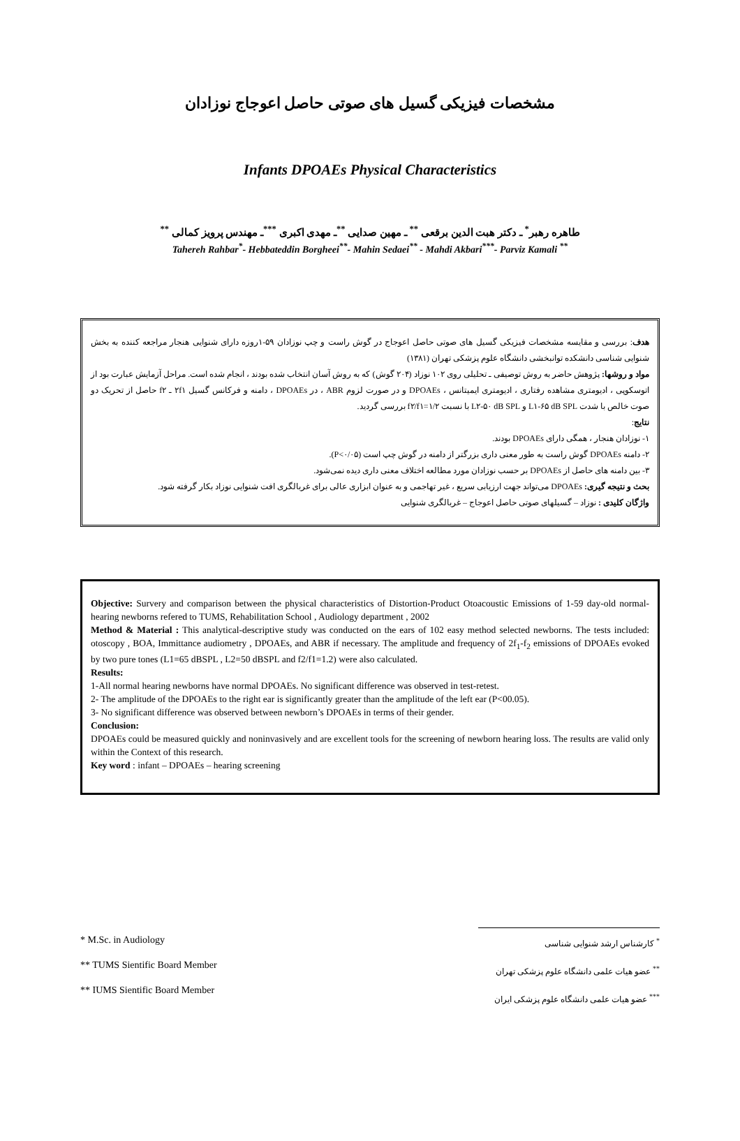مشخصات فیزیکی گسیل های صوتی حاصل اعوجاج نوزادان
Infants DPOAEs Physical Characteristics
طاهره رهبر<sup>*</sup> ـ دکتر هبت الدین برقعی <sup>**</sup> ـ مهین صدایی <sup>**</sup>ـ مهدی اکبری <sup>***</sup>ـ مهندس پرویز کمالی <sup>**</sup>
Tahereh Rahbar<sup>*</sup>- Hebbateddin Borgheei<sup>**</sup>- Mahin Sedaei<sup>**</sup> - Mahdi Akbari<sup>***</sup>- Parviz Kamali <sup>**</sup>
هدف: بررسی و مقایسه مشخصات فیزیکی گسیل های صوتی حاصل اعوجاج در گوش راست و چپ نوزادان ۵۹-۱روزه دارای شنوایی هنجار مراجعه کننده به بخش شنوایی شناسی دانشکده توانبخشی دانشگاه علوم پزشکی تهران (۱۳۸۱)
مواد و روشها: پژوهش حاضر به روش توصیفی ـ تحلیلی روی ۱۰۲ نوزاد (۲۰۴ گوش) که به روش آسان انتخاب شده بودند ، انجام شده است. مراحل آزمایش عبارت بود از اتوسکوپی ، ادیومتری مشاهده رفتاری ، ادیومتری ایمیتانس ، DPOAEs و در صورت لزوم ABR ، در DPOAEs ، دامنه و فرکانس گسیل ۲f۱ ـ f۲ حاصل از تحریک دو صوت خالص با شدت L۱-۶۵ dB SPL و L۲-۵۰ dB SPL با نسبت f۲/f۱=۱/۲ بررسی گردید.
نتایج:
۱- نوزادان هنجار ، همگی دارای DPOAEs بودند.
۲- دامنه DPOAEs گوش راست به طور معنی داری بزرگتر از دامنه در گوش چپ است (P<۰/۰۵).
۳- بین دامنه های حاصل از DPOAEs بر حسب نوزادان مورد مطالعه اختلاف معنی داری دیده نمی‌شود.
بحث و نتیجه گیری: DPOAEs می‌تواند جهت ارزیابی سریع ، غیر تهاجمی و به عنوان ابزاری عالی برای غربالگری افت شنوایی نوزاد بکار گرفته شود.
واژگان کلیدی : نوزاد – گسیلهای صوتی حاصل اعوجاج – غربالگری شنوایی
Objective: Survery and comparison between the physical characteristics of Distortion-Product Otoacoustic Emissions of 1-59 day-old normal-hearing newborns refered to TUMS, Rehabilitation School , Audiology department , 2002
Method & Material : This analytical-descriptive study was conducted on the ears of 102 easy method selected newborns. The tests included: otoscopy , BOA, Immittance audiometry , DPOAEs, and ABR if necessary. The amplitude and frequency of 2f<sub>1</sub>-f<sub>2</sub> emissions of DPOAEs evoked by two pure tones (L1=65 dBSPL , L2=50 dBSPL and f2/f1=1.2) were also calculated.
Results:
1-All normal hearing newborns have normal DPOAEs. No significant difference was observed in test-retest.
2- The amplitude of the DPOAEs to the right ear is significantly greater than the amplitude of the left ear (P<00.05).
3- No significant difference was observed between newborn’s DPOAEs in terms of their gender.
Conclusion:
DPOAEs could be measured quickly and noninvasively and are excellent tools for the screening of newborn hearing loss. The results are valid only within the Context of this research.
Key word : infant – DPOAEs – hearing screening
* M.Sc. in Audiology
** TUMS Sientific Board Member
** IUMS Sientific Board Member
<sup>*</sup> کارشناس ارشد شنوایی شناسی
<sup>**</sup> عضو هیات علمی دانشگاه علوم پزشکی تهران
<sup>***</sup> عضو هیات علمی دانشگاه علوم پزشکی ایران